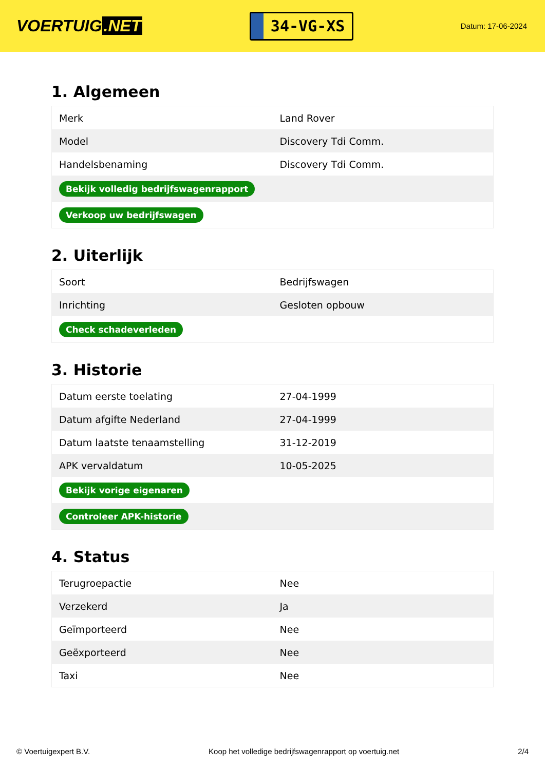VOERTUIG.NET
34-VG-XS
Datum: 17-06-2024
1. Algemeen
| Merk | Land Rover |
| Model | Discovery Tdi Comm. |
| Handelsbenaming | Discovery Tdi Comm. |
| Bekijk volledig bedrijfswagenrapport | |
| Verkoop uw bedrijfswagen | |
2. Uiterlijk
| Soort | Bedrijfswagen |
| Inrichting | Gesloten opbouw |
| Check schadeverleden | |
3. Historie
| Datum eerste toelating | 27-04-1999 |
| Datum afgifte Nederland | 27-04-1999 |
| Datum laatste tenaamstelling | 31-12-2019 |
| APK vervaldatum | 10-05-2025 |
| Bekijk vorige eigenaren | |
| Controleer APK-historie | |
4. Status
| Terugroepactie | Nee |
| Verzekerd | Ja |
| Geïmporteerd | Nee |
| Geëxporteerd | Nee |
| Taxi | Nee |
© Voertuigexpert B.V. Koop het volledige bedrijfswagenrapport op voertuig.net 2/4